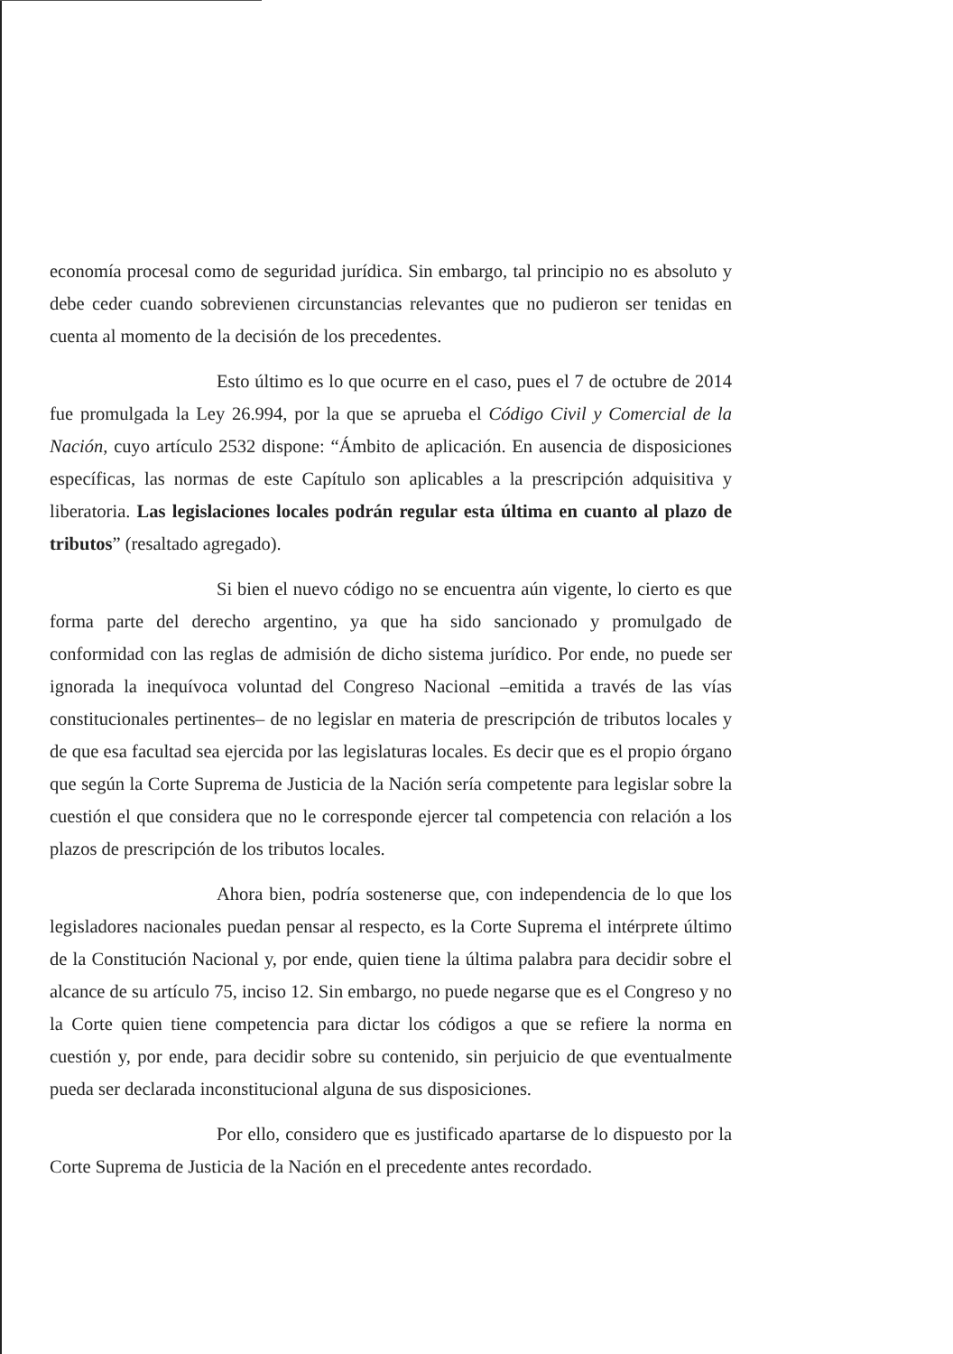economía procesal como de seguridad jurídica. Sin embargo, tal principio no es absoluto y debe ceder cuando sobrevienen circunstancias relevantes que no pudieron ser tenidas en cuenta al momento de la decisión de los precedentes.
Esto último es lo que ocurre en el caso, pues el 7 de octubre de 2014 fue promulgada la Ley 26.994, por la que se aprueba el Código Civil y Comercial de la Nación, cuyo artículo 2532 dispone: “Ámbito de aplicación. En ausencia de disposiciones específicas, las normas de este Capítulo son aplicables a la prescripción adquisitiva y liberatoria. Las legislaciones locales podrán regular esta última en cuanto al plazo de tributos” (resaltado agregado).
Si bien el nuevo código no se encuentra aún vigente, lo cierto es que forma parte del derecho argentino, ya que ha sido sancionado y promulgado de conformidad con las reglas de admisión de dicho sistema jurídico. Por ende, no puede ser ignorada la inequívoca voluntad del Congreso Nacional –emitida a través de las vías constitucionales pertinentes– de no legislar en materia de prescripción de tributos locales y de que esa facultad sea ejercida por las legislaturas locales. Es decir que es el propio órgano que según la Corte Suprema de Justicia de la Nación sería competente para legislar sobre la cuestión el que considera que no le corresponde ejercer tal competencia con relación a los plazos de prescripción de los tributos locales.
Ahora bien, podría sostenerse que, con independencia de lo que los legisladores nacionales puedan pensar al respecto, es la Corte Suprema el intérprete último de la Constitución Nacional y, por ende, quien tiene la última palabra para decidir sobre el alcance de su artículo 75, inciso 12. Sin embargo, no puede negarse que es el Congreso y no la Corte quien tiene competencia para dictar los códigos a que se refiere la norma en cuestión y, por ende, para decidir sobre su contenido, sin perjuicio de que eventualmente pueda ser declarada inconstitucional alguna de sus disposiciones.
Por ello, considero que es justificado apartarse de lo dispuesto por la Corte Suprema de Justicia de la Nación en el precedente antes recordado.